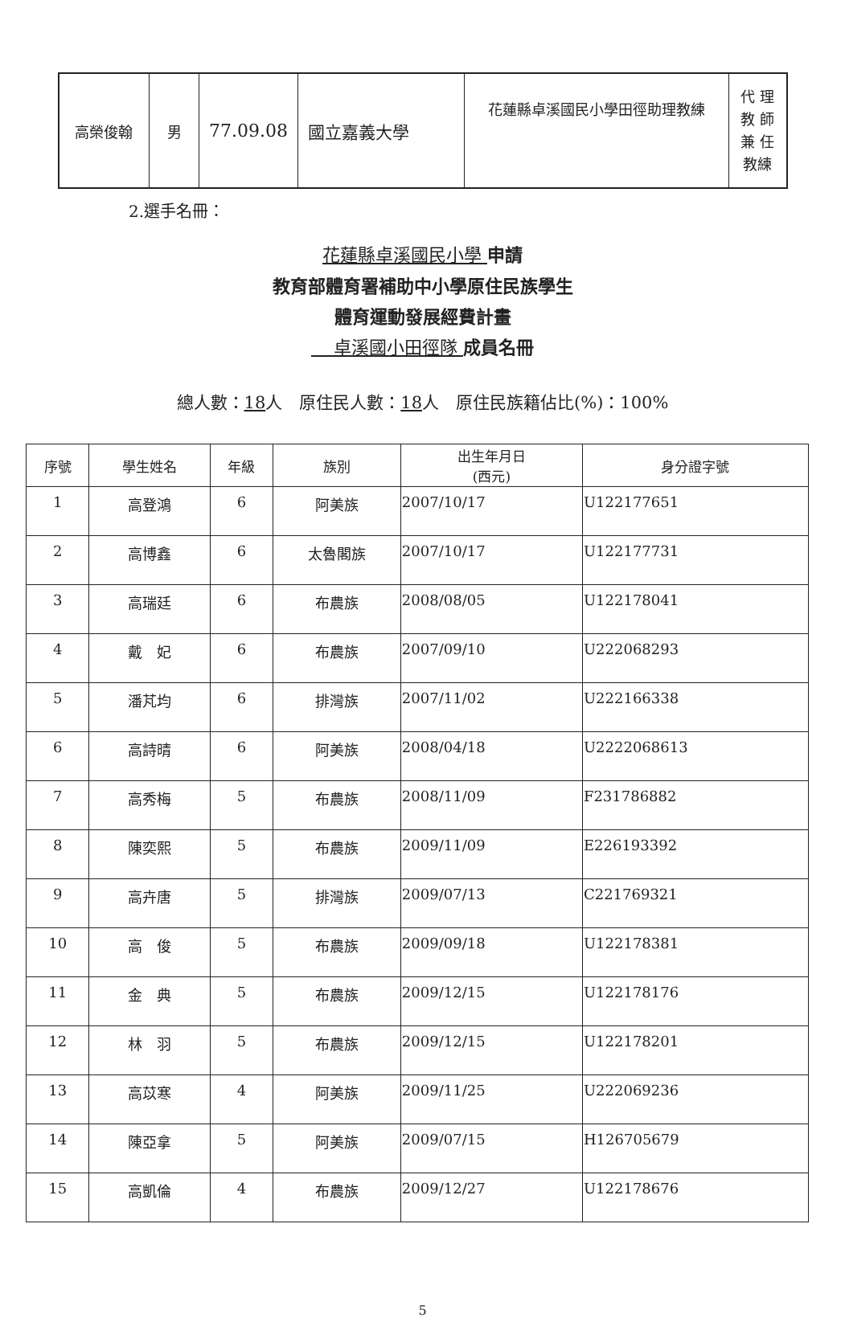| 高榮俊翰 | 男 | 77.09.08 | 國立嘉義大學 | 花蓮縣卓溪國民小學田徑助理教練 | 代 理 教 師 兼 任 教練 |
2.選手名冊：
花蓮縣卓溪國民小學 申請
教育部體育署補助中小學原住民族學生
體育運動發展經費計畫
卓溪國小田徑隊 成員名冊
總人數：18人　原住民人數：18人　原住民族籍佔比(%)：100%
| 序號 | 學生姓名 | 年級 | 族別 | 出生年月日 (西元) | 身分證字號 |
| --- | --- | --- | --- | --- | --- |
| 1 | 高登鴻 | 6 | 阿美族 | 2007/10/17 | U122177651 |
| 2 | 高博鑫 | 6 | 太魯閣族 | 2007/10/17 | U122177731 |
| 3 | 高瑞廷 | 6 | 布農族 | 2008/08/05 | U122178041 |
| 4 | 戴 妃 | 6 | 布農族 | 2007/09/10 | U222068293 |
| 5 | 潘芃均 | 6 | 排灣族 | 2007/11/02 | U222166338 |
| 6 | 高詩晴 | 6 | 阿美族 | 2008/04/18 | U2222068613 |
| 7 | 高秀梅 | 5 | 布農族 | 2008/11/09 | F231786882 |
| 8 | 陳奕熙 | 5 | 布農族 | 2009/11/09 | E226193392 |
| 9 | 高卉唐 | 5 | 排灣族 | 2009/07/13 | C221769321 |
| 10 | 高 俊 | 5 | 布農族 | 2009/09/18 | U122178381 |
| 11 | 金 典 | 5 | 布農族 | 2009/12/15 | U122178176 |
| 12 | 林 羽 | 5 | 布農族 | 2009/12/15 | U122178201 |
| 13 | 高苡寒 | 4 | 阿美族 | 2009/11/25 | U222069236 |
| 14 | 陳亞拿 | 5 | 阿美族 | 2009/07/15 | H126705679 |
| 15 | 高凱倫 | 4 | 布農族 | 2009/12/27 | U122178676 |
5